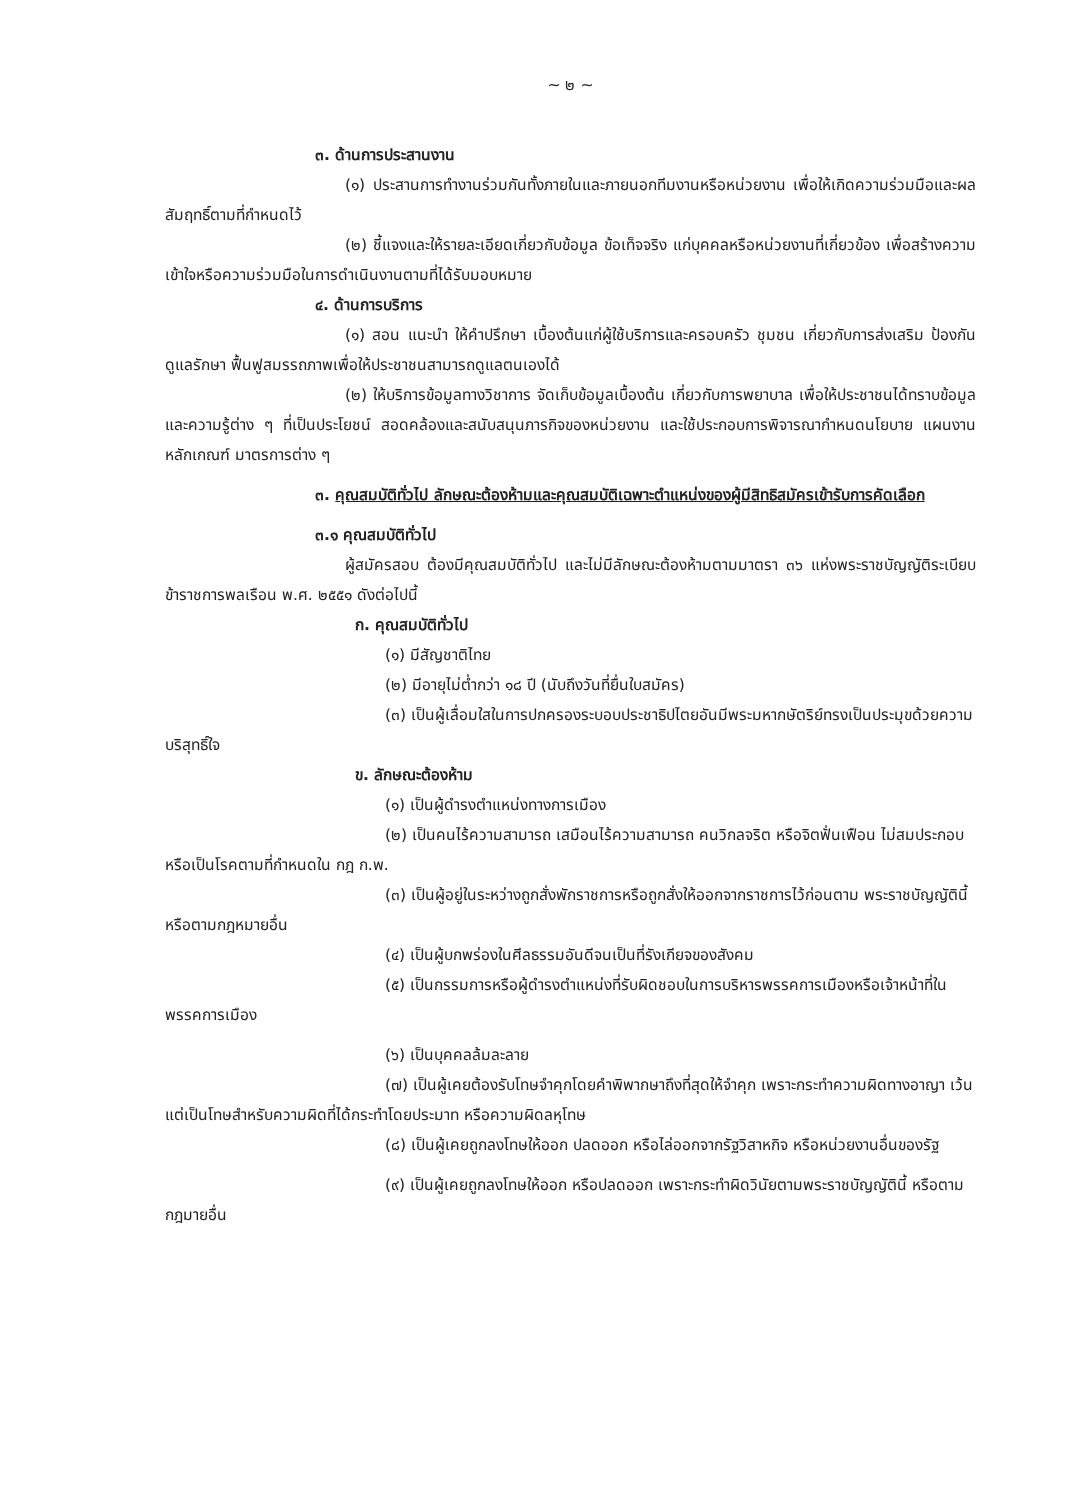~ ๒ ~
๓. ด้านการประสานงาน
(๑) ประสานการทำงานร่วมกันทั้งภายในและภายนอกทีมงานหรือหน่วยงาน เพื่อให้เกิดความร่วมมือและผลสัมฤทธิ์ตามที่กำหนดไว้
(๒) ชี้แจงและให้รายละเอียดเกี่ยวกับข้อมูล ข้อเท็จจริง แก่บุคคลหรือหน่วยงานที่เกี่ยวข้อง เพื่อสร้างความเข้าใจหรือความร่วมมือในการดำเนินงานตามที่ได้รับมอบหมาย
๔. ด้านการบริการ
(๑) สอน แนะนำ ให้คำปรึกษา เบื้องต้นแก่ผู้ใช้บริการและครอบครัว ชุมชน เกี่ยวกับการส่งเสริม ป้องกัน ดูแลรักษา ฟื้นฟูสมรรถภาพเพื่อให้ประชาชนสามารถดูแลตนเองได้
(๒) ให้บริการข้อมูลทางวิชาการ จัดเก็บข้อมูลเบื้องต้น เกี่ยวกับการพยาบาล เพื่อให้ประชาชนได้ทราบข้อมูลและความรู้ต่าง ๆ ที่เป็นประโยชน์ สอดคล้องและสนับสนุนภารกิจของหน่วยงาน และใช้ประกอบการพิจารณากำหนดนโยบาย แผนงาน หลักเกณฑ์ มาตรการต่าง ๆ
๓. คุณสมบัติทั่วไป ลักษณะต้องห้ามและคุณสมบัติเฉพาะตำแหน่งของผู้มีสิทธิสมัครเข้ารับการคัดเลือก
๓.๑ คุณสมบัติทั่วไป
ผู้สมัครสอบ ต้องมีคุณสมบัติทั่วไป และไม่มีลักษณะต้องห้ามตามมาตรา ๓๖ แห่งพระราชบัญญัติระเบียบข้าราชการพลเรือน พ.ศ. ๒๕๕๑ ดังต่อไปนี้
ก. คุณสมบัติทั่วไป
(๑) มีสัญชาติไทย
(๒) มีอายุไม่ต่ำกว่า ๑๘ ปี (นับถึงวันที่ยื่นใบสมัคร)
(๓) เป็นผู้เลื่อมใสในการปกครองระบอบประชาธิปไตยอันมีพระมหากษัตริย์ทรงเป็นประมุขด้วยความบริสุทธิ์ใจ
ข. ลักษณะต้องห้าม
(๑) เป็นผู้ดำรงตำแหน่งทางการเมือง
(๒) เป็นคนไร้ความสามารถ เสมือนไร้ความสามารถ คนวิกลจริต หรือจิตฟั่นเฟือน ไม่สมประกอบ หรือเป็นโรคตามที่กำหนดใน กฎ ก.พ.
(๓) เป็นผู้อยู่ในระหว่างถูกสั่งพักราชการหรือถูกสั่งให้ออกจากราชการไว้ก่อนตาม พระราชบัญญัตินี้ หรือตามกฎหมายอื่น
(๔) เป็นผู้บกพร่องในศีลธรรมอันดีจนเป็นที่รังเกียจของสังคม
(๕) เป็นกรรมการหรือผู้ดำรงตำแหน่งที่รับผิดชอบในการบริหารพรรคการเมืองหรือเจ้าหน้าที่ในพรรคการเมือง
(๖) เป็นบุคคลล้มละลาย
(๗) เป็นผู้เคยต้องรับโทษจำคุกโดยคำพิพากษาถึงที่สุดให้จำคุก เพราะกระทำความผิดทางอาญา เว้นแต่เป็นโทษสำหรับความผิดที่ได้กระทำโดยประมาท หรือความผิดลหุโทษ
(๘) เป็นผู้เคยถูกลงโทษให้ออก ปลดออก หรือไล่ออกจากรัฐวิสาหกิจ หรือหน่วยงานอื่นของรัฐ
(๙) เป็นผู้เคยถูกลงโทษให้ออก หรือปลดออก เพราะกระทำผิดวินัยตามพระราชบัญญัตินี้ หรือตามกฎมายอื่น